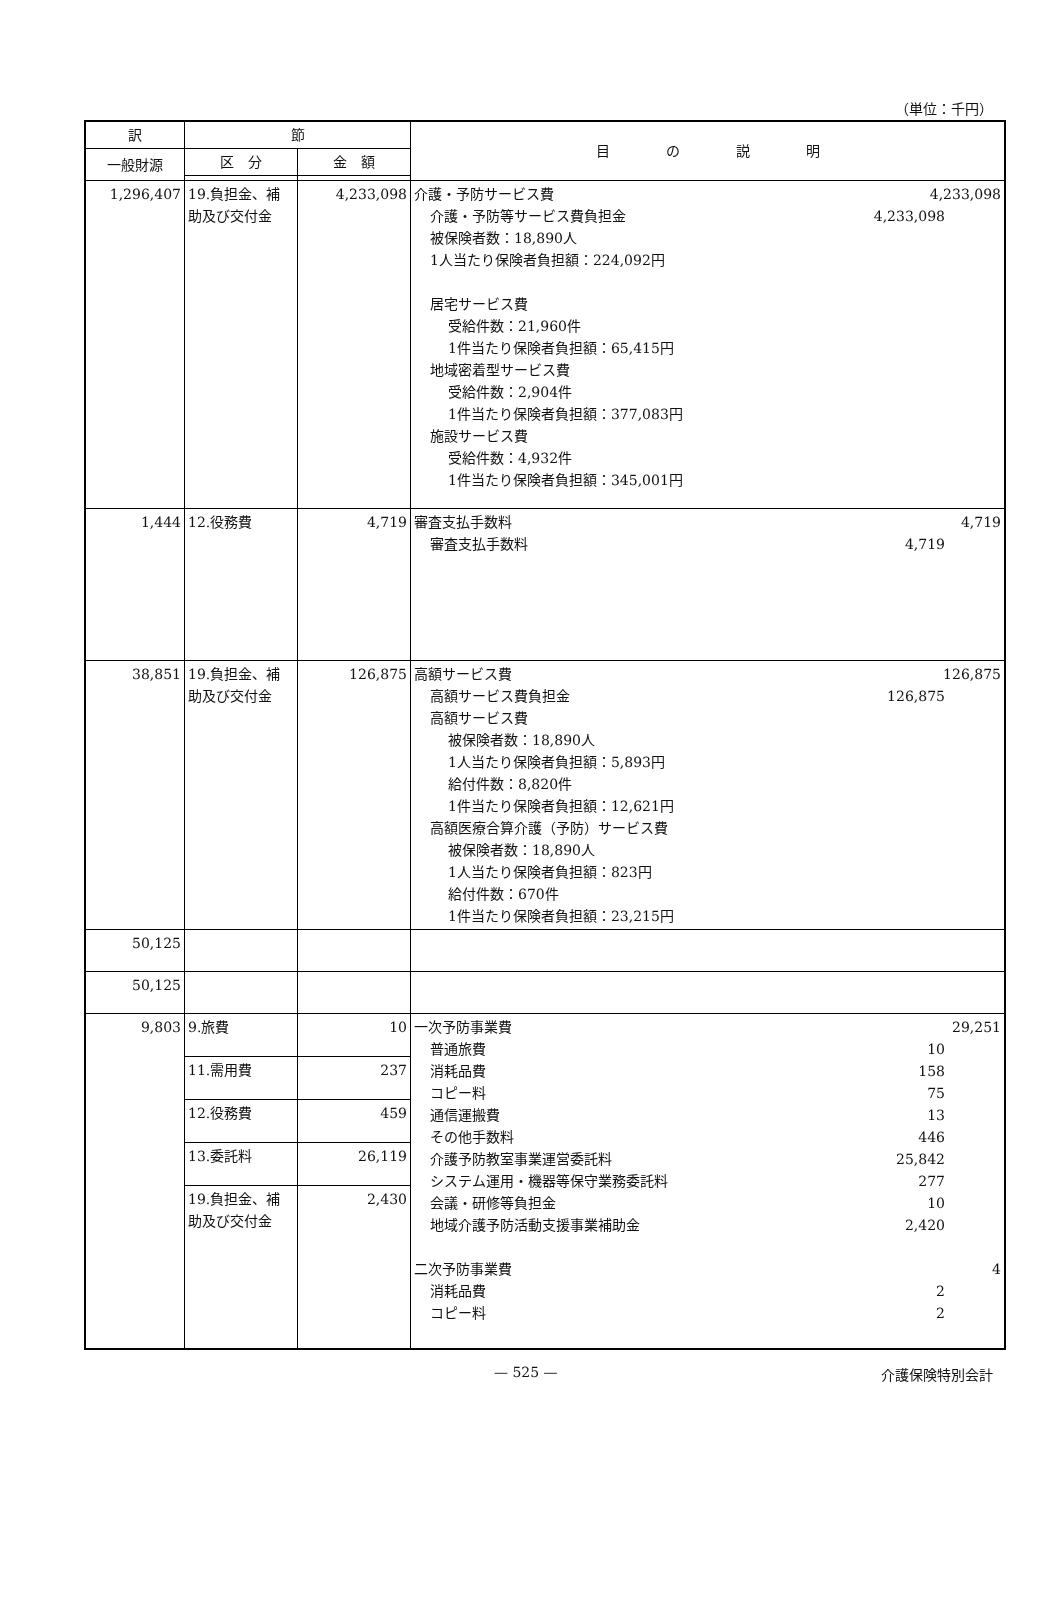（単位：千円）
| 訳 | 節 | | 目 の 説 明 |
| --- | --- | --- | --- |
| 一般財源 | 区 分 | 金 額 | |
| 1,296,407 | 19.負担金、補助及び交付金 | 4,233,098 | 介護・予防サービス費 4,233,098 介護・予防等サービス費負担金 4,233,098 被保険者数：18,890人 1人当たり保険者負担額：224,092円 居宅サービス費 受給件数：21,960件 1件当たり保険者負担額：65,415円 地域密着型サービス費 受給件数：2,904件 1件当たり保険者負担額：377,083円 施設サービス費 受給件数：4,932件 1件当たり保険者負担額：345,001円 |
| 1,444 | 12.役務費 | 4,719 | 審査支払手数料 4,719 審査支払手数料 4,719 |
| 38,851 | 19.負担金、補助及び交付金 | 126,875 | 高額サービス費 126,875 高額サービス費負担金 126,875 高額サービス費 被保険者数：18,890人 1人当たり保険者負担額：5,893円 給付件数：8,820件 1件当たり保険者負担額：12,621円 高額医療合算介護（予防）サービス費 被保険者数：18,890人 1人当たり保険者負担額：823円 給付件数：670件 1件当たり保険者負担額：23,215円 |
| 50,125 | | | |
| 50,125 | | | |
| 9,803 | 9.旅費 | 10 | 一次予防事業費 29,251 普通旅費 10 消耗品費 158 コピー料 75 通信運搬費 13 その他手数料 446 介護予防教室事業運営委託料 25,842 システム運用・機器等保守業務委託料 277 会議・研修等負担金 10 地域介護予防活動支援事業補助金 2,420 二次予防事業費 4 消耗品費 2 コピー料 2 |
| | 11.需用費 | 237 | |
| | 12.役務費 | 459 | |
| | 13.委託料 | 26,119 | |
| | 19.負担金、補助及び交付金 | 2,430 | |
— 525 — 介護保険特別会計